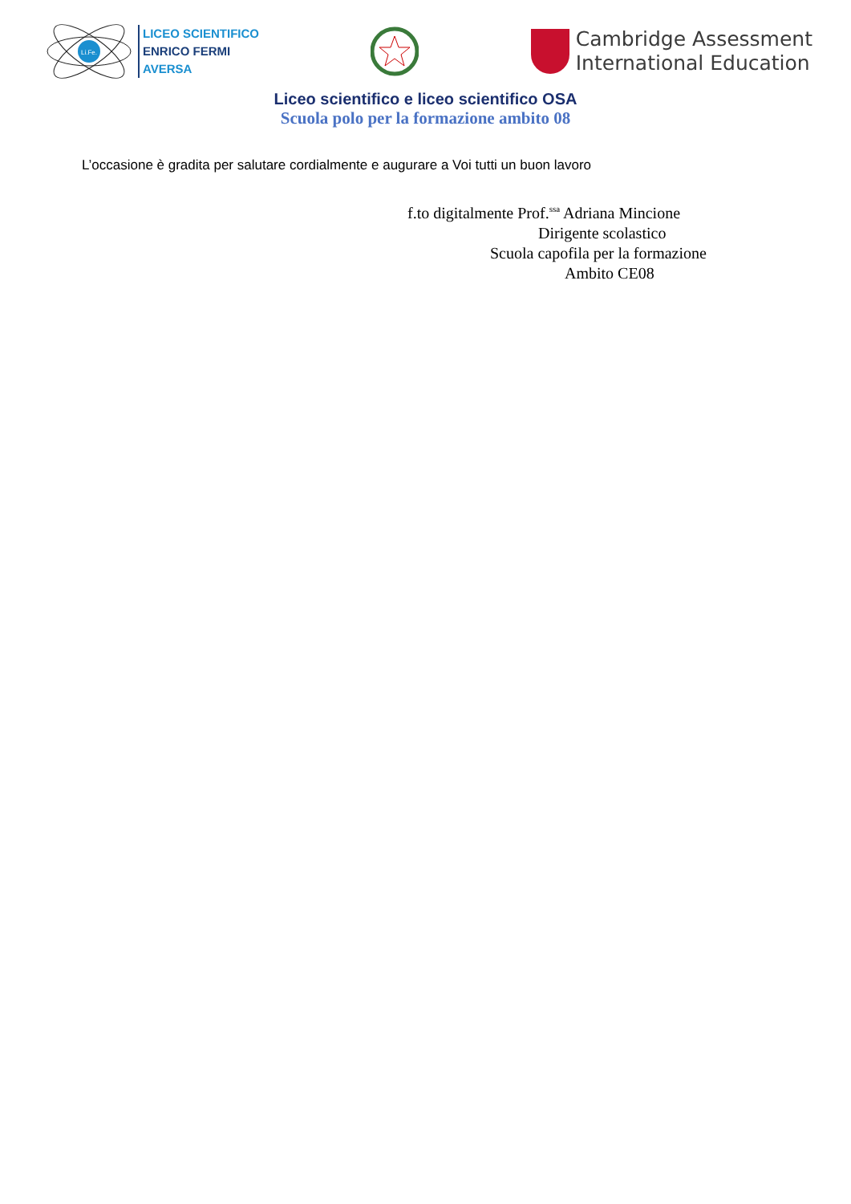Li.Fe.
LICEO SCIENTIFICO
ENRICO FERMI
AVERSA
Cambridge Assessment
International Education
Liceo scientifico e liceo scientifico OSA
Scuola polo per la formazione ambito 08
L’occasione è gradita per salutare cordialmente e augurare a Voi tutti un buon lavoro
f.to digitalmente Prof.<sup>ssa</sup> Adriana Mincione
Dirigente scolastico
Scuola capofila per la formazione
Ambito CE08